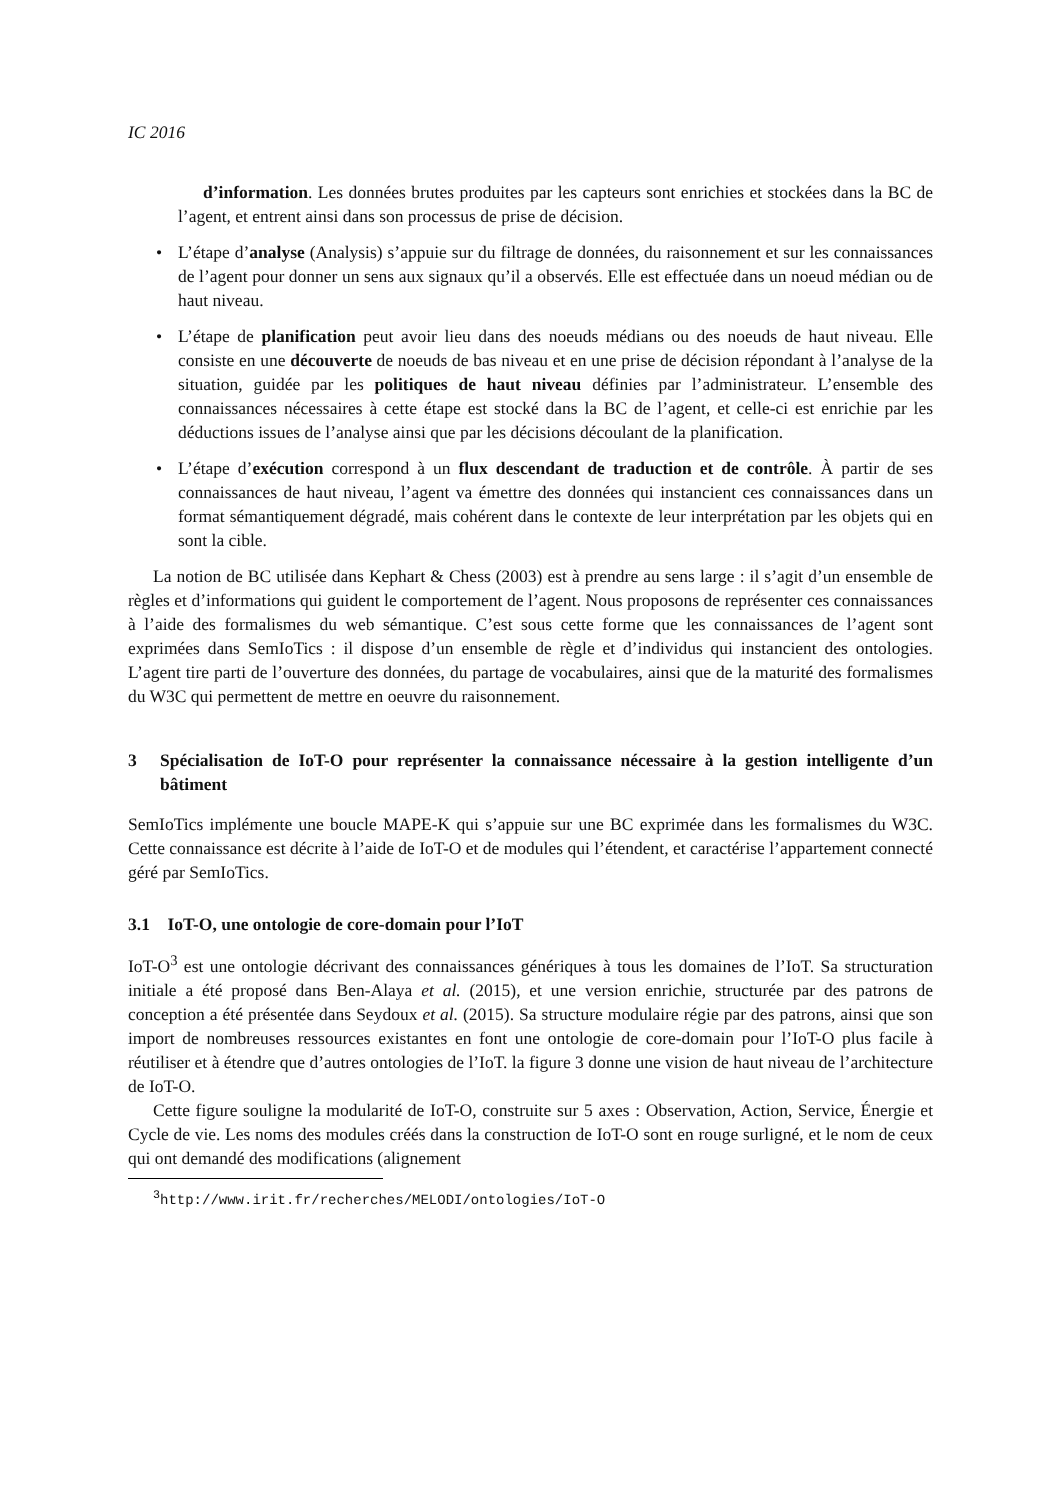IC 2016
d’information. Les données brutes produites par les capteurs sont enrichies et stockées dans la BC de l’agent, et entrent ainsi dans son processus de prise de décision.
• L’étape d’analyse (Analysis) s’appuie sur du filtrage de données, du raisonnement et sur les connaissances de l’agent pour donner un sens aux signaux qu’il a observés. Elle est effectuée dans un noeud médian ou de haut niveau.
• L’étape de planification peut avoir lieu dans des noeuds médians ou des noeuds de haut niveau. Elle consiste en une découverte de noeuds de bas niveau et en une prise de décision répondant à l’analyse de la situation, guidée par les politiques de haut niveau définies par l’administrateur. L’ensemble des connaissances nécessaires à cette étape est stocké dans la BC de l’agent, et celle-ci est enrichie par les déductions issues de l’analyse ainsi que par les décisions découlant de la planification.
• L’étape d’exécution correspond à un flux descendant de traduction et de contrôle. À partir de ses connaissances de haut niveau, l’agent va émettre des données qui instancient ces connaissances dans un format sémantiquement dégradé, mais cohérent dans le contexte de leur interprétation par les objets qui en sont la cible.
La notion de BC utilisée dans Kephart & Chess (2003) est à prendre au sens large : il s’agit d’un ensemble de règles et d’informations qui guident le comportement de l’agent. Nous proposons de représenter ces connaissances à l’aide des formalismes du web sémantique. C’est sous cette forme que les connaissances de l’agent sont exprimées dans SemIoTics : il dispose d’un ensemble de règle et d’individus qui instancient des ontologies. L’agent tire parti de l’ouverture des données, du partage de vocabulaires, ainsi que de la maturité des formalismes du W3C qui permettent de mettre en oeuvre du raisonnement.
3 Spécialisation de IoT-O pour représenter la connaissance nécessaire à la gestion intelligente d’un bâtiment
SemIoTics implémente une boucle MAPE-K qui s’appuie sur une BC exprimée dans les formalismes du W3C. Cette connaissance est décrite à l’aide de IoT-O et de modules qui l’étendent, et caractérise l’appartement connecté géré par SemIoTics.
3.1 IoT-O, une ontologie de core-domain pour l’IoT
IoT-O<sup>3</sup> est une ontologie décrivant des connaissances génériques à tous les domaines de l’IoT. Sa structuration initiale a été proposé dans Ben-Alaya et al. (2015), et une version enrichie, structurée par des patrons de conception a été présentée dans Seydoux et al. (2015). Sa structure modulaire régie par des patrons, ainsi que son import de nombreuses ressources existantes en font une ontologie de core-domain pour l’IoT-O plus facile à réutiliser et à étendre que d’autres ontologies de l’IoT. la figure 3 donne une vision de haut niveau de l’architecture de IoT-O.
Cette figure souligne la modularité de IoT-O, construite sur 5 axes : Observation, Action, Service, Énergie et Cycle de vie. Les noms des modules créés dans la construction de IoT-O sont en rouge surligné, et le nom de ceux qui ont demandé des modifications (alignement
<sup>3</sup> http://www.irit.fr/recherches/MELODI/ontologies/IoT-O